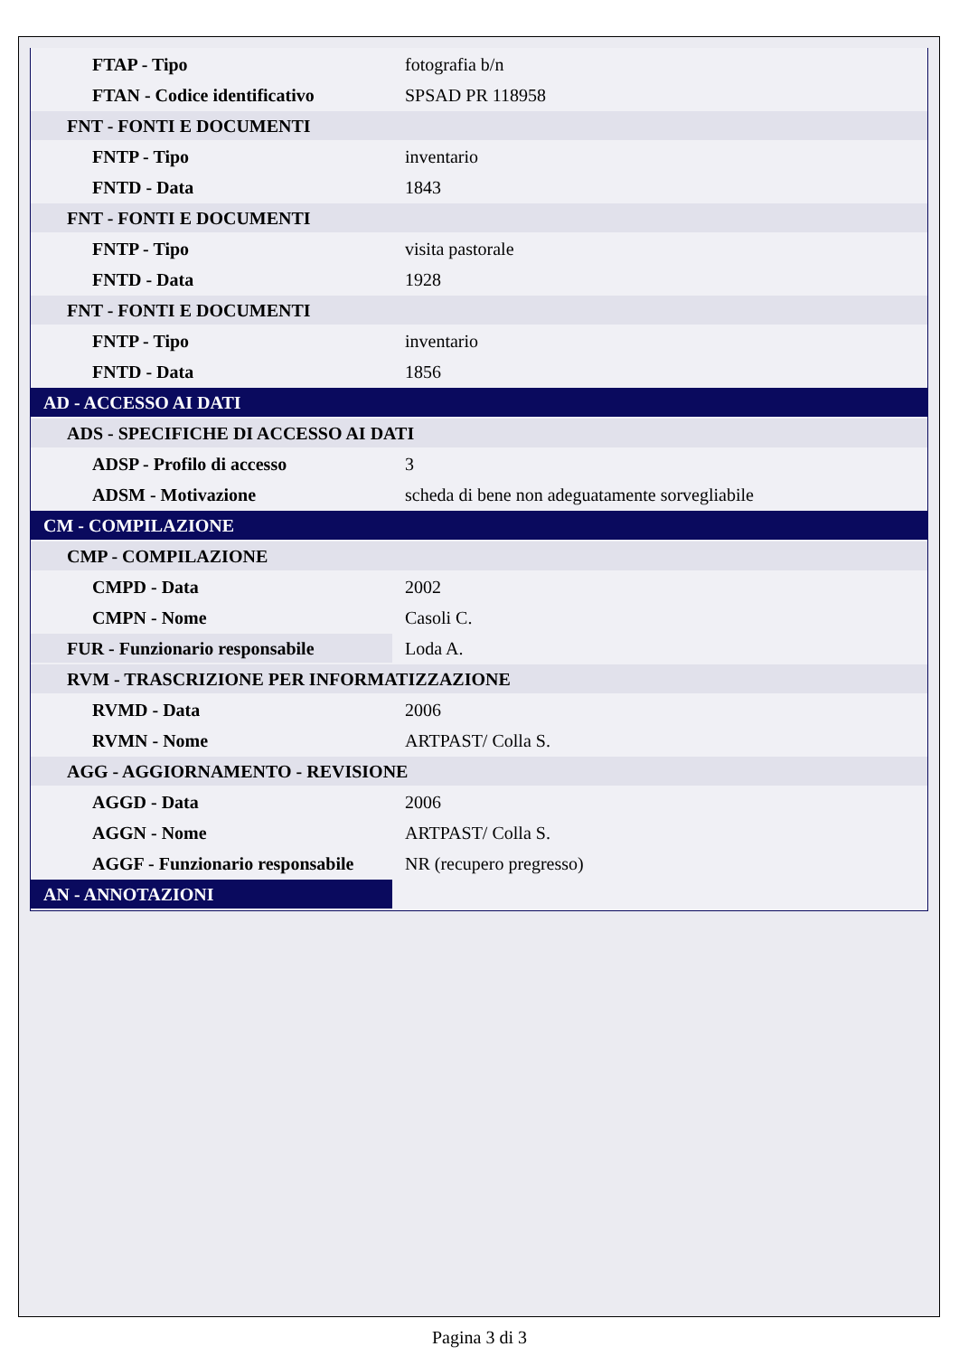| FTAP - Tipo | fotografia b/n |
| FTAN - Codice identificativo | SPSAD PR 118958 |
| FNT - FONTI E DOCUMENTI | |
| FNTP - Tipo | inventario |
| FNTD - Data | 1843 |
| FNT - FONTI E DOCUMENTI | |
| FNTP - Tipo | visita pastorale |
| FNTD - Data | 1928 |
| FNT - FONTI E DOCUMENTI | |
| FNTP - Tipo | inventario |
| FNTD - Data | 1856 |
| AD - ACCESSO AI DATI | |
| ADS - SPECIFICHE DI ACCESSO AI DATI | |
| ADSP - Profilo di accesso | 3 |
| ADSM - Motivazione | scheda di bene non adeguatamente sorvegliabile |
| CM - COMPILAZIONE | |
| CMP - COMPILAZIONE | |
| CMPD - Data | 2002 |
| CMPN - Nome | Casoli C. |
| FUR - Funzionario responsabile | Loda A. |
| RVM - TRASCRIZIONE PER INFORMATIZZAZIONE | |
| RVMD - Data | 2006 |
| RVMN - Nome | ARTPAST/ Colla S. |
| AGG - AGGIORNAMENTO - REVISIONE | |
| AGGD - Data | 2006 |
| AGGN - Nome | ARTPAST/ Colla S. |
| AGGF - Funzionario responsabile | NR (recupero pregresso) |
| AN - ANNOTAZIONI | |
Pagina 3 di 3